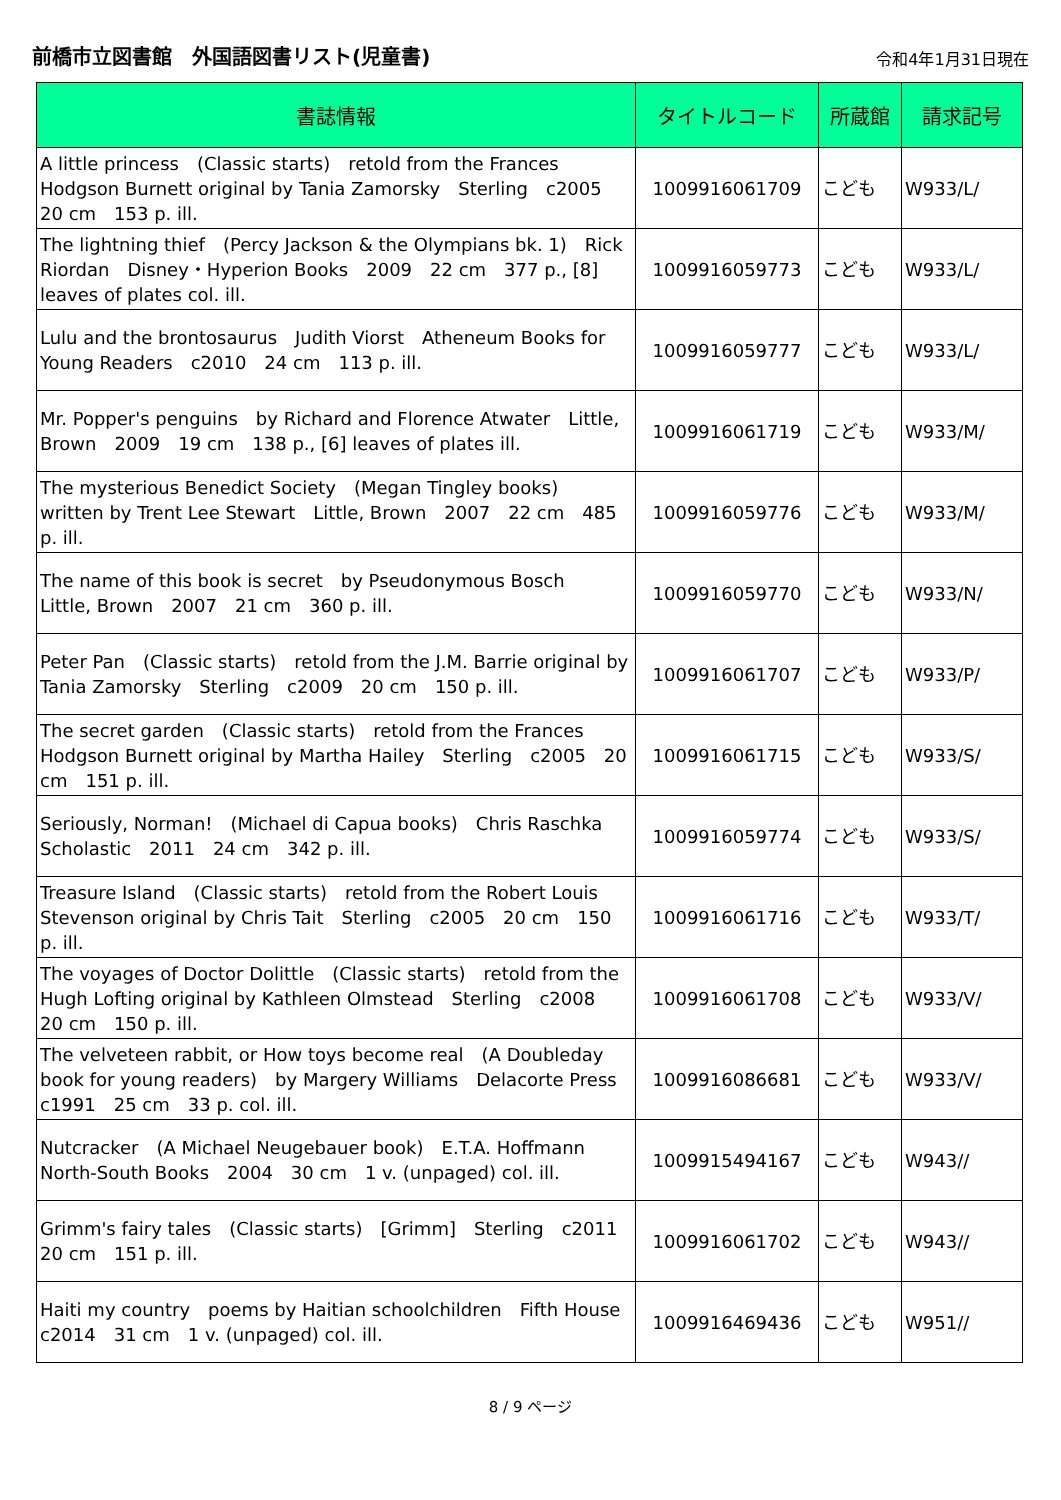前橋市立図書館　外国語図書リスト(児童書)
令和4年1月31日現在
| 書誌情報 | タイトルコード | 所蔵館 | 請求記号 |
| --- | --- | --- | --- |
| A little princess (Classic starts) retold from the Frances Hodgson Burnett original by Tania Zamorsky Sterling c2005 20 cm 153 p. ill. | 1009916061709 | こども | W933/L/ |
| The lightning thief (Percy Jackson & the Olympians bk. 1) Rick Riordan Disney・Hyperion Books 2009 22 cm 377 p., [8] leaves of plates col. ill. | 1009916059773 | こども | W933/L/ |
| Lulu and the brontosaurus Judith Viorst Atheneum Books for Young Readers c2010 24 cm 113 p. ill. | 1009916059777 | こども | W933/L/ |
| Mr. Popper's penguins by Richard and Florence Atwater Little, Brown 2009 19 cm 138 p., [6] leaves of plates ill. | 1009916061719 | こども | W933/M/ |
| The mysterious Benedict Society (Megan Tingley books) written by Trent Lee Stewart Little, Brown 2007 22 cm 485 p. ill. | 1009916059776 | こども | W933/M/ |
| The name of this book is secret by Pseudonymous Bosch Little, Brown 2007 21 cm 360 p. ill. | 1009916059770 | こども | W933/N/ |
| Peter Pan (Classic starts) retold from the J.M. Barrie original by Tania Zamorsky Sterling c2009 20 cm 150 p. ill. | 1009916061707 | こども | W933/P/ |
| The secret garden (Classic starts) retold from the Frances Hodgson Burnett original by Martha Hailey Sterling c2005 20 cm 151 p. ill. | 1009916061715 | こども | W933/S/ |
| Seriously, Norman! (Michael di Capua books) Chris Raschka Scholastic 2011 24 cm 342 p. ill. | 1009916059774 | こども | W933/S/ |
| Treasure Island (Classic starts) retold from the Robert Louis Stevenson original by Chris Tait Sterling c2005 20 cm 150 p. ill. | 1009916061716 | こども | W933/T/ |
| The voyages of Doctor Dolittle (Classic starts) retold from the Hugh Lofting original by Kathleen Olmstead Sterling c2008 20 cm 150 p. ill. | 1009916061708 | こども | W933/V/ |
| The velveteen rabbit, or How toys become real (A Doubleday book for young readers) by Margery Williams Delacorte Press c1991 25 cm 33 p. col. ill. | 1009916086681 | こども | W933/V/ |
| Nutcracker (A Michael Neugebauer book) E.T.A. Hoffmann North-South Books 2004 30 cm 1 v. (unpaged) col. ill. | 1009915494167 | こども | W943// |
| Grimm's fairy tales (Classic starts) [Grimm] Sterling c2011 20 cm 151 p. ill. | 1009916061702 | こども | W943// |
| Haiti my country poems by Haitian schoolchildren Fifth House c2014 31 cm 1 v. (unpaged) col. ill. | 1009916469436 | こども | W951// |
8 / 9 ページ